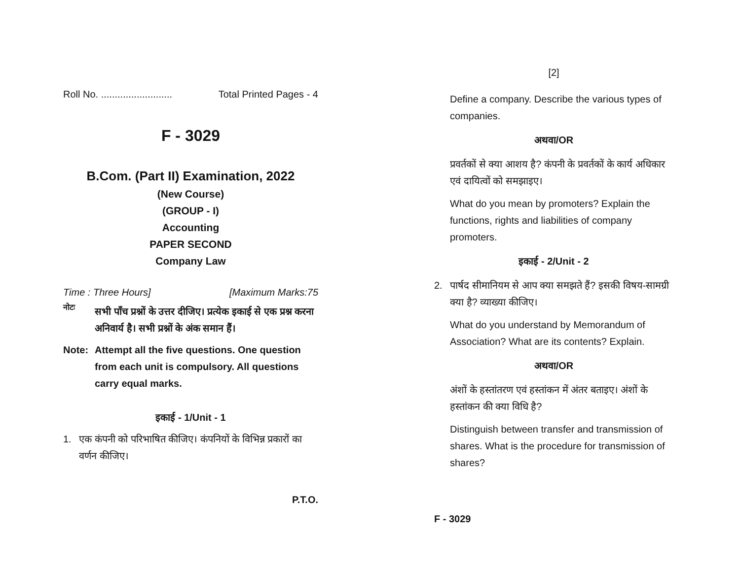Roll No. .......................... Total Printed Pages - 4
F - 3029
B.Com. (Part II) Examination, 2022
(New Course)
(GROUP - I)
Accounting
PAPER SECOND
Company Law
Time : Three Hours] [Maximum Marks:75
नोटः
सभी पाँच प्रश्नों के उत्तर दीजिए। प्रत्येक इकाई से एक प्रश्न करना अनिवार्य है। सभी प्रश्नों के अंक समान हैं।
Note: Attempt all the five questions. One question from each unit is compulsory. All questions carry equal marks.
इकाई - 1/Unit - 1
1. एक कंपनी को परिभाषित कीजिए। कंपनियों के विभिन्न प्रकारों का वर्णन कीजिए।
P.T.O.
[2]
Define a company. Describe the various types of companies.
अथवा/OR
प्रवर्तकों से क्या आशय है? कंपनी के प्रवर्तकों के कार्य अधिकार एवं दायित्वों को समझाइए।
What do you mean by promoters? Explain the functions, rights and liabilities of company promoters.
इकाई - 2/Unit - 2
2. पार्षद सीमानियम से आप क्या समझते हैं? इसकी विषय-सामग्री क्या है? व्याख्या कीजिए।
What do you understand by Memorandum of Association? What are its contents? Explain.
अथवा/OR
अंशों के हस्तांतरण एवं हस्तांकन में अंतर बताइए। अंशों के हस्तांकन की क्या विधि है?
Distinguish between transfer and transmission of shares. What is the procedure for transmission of shares?
F - 3029